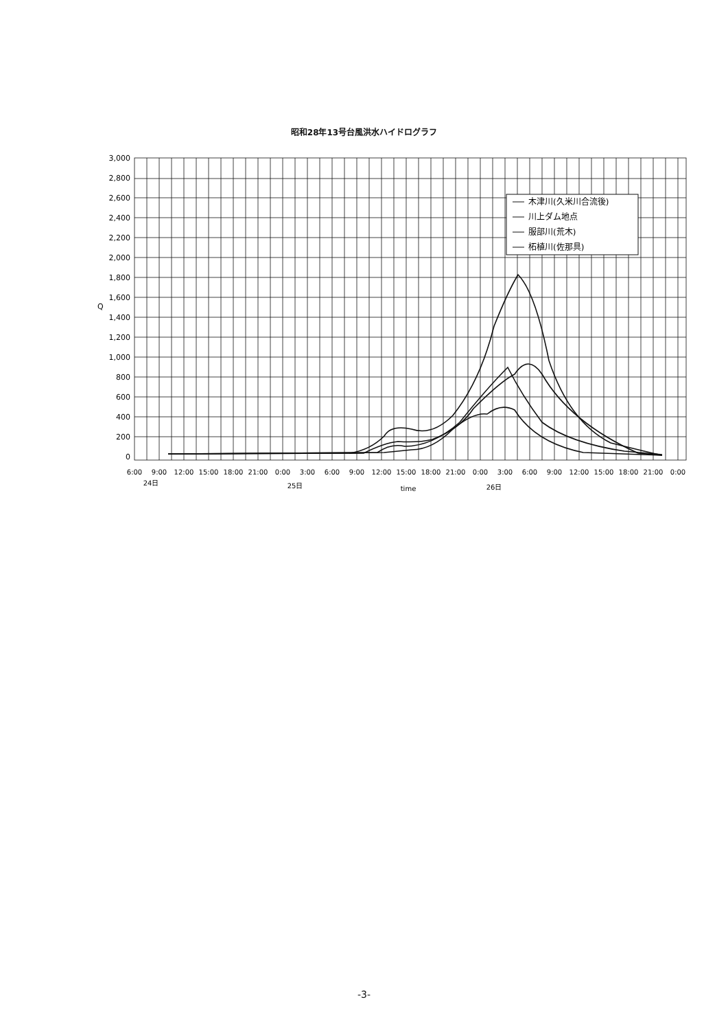昭和28年13号台風洪水ハイドログラフ
木津川(久米川合流後)
川上ダム地点
服部川(荒木)
柘植川(佐那具)
3,000
2,800
2,600
2,400
2,200
2,000
1,800
1,600
1,400
1,200
1,000
800
600
400
200
0
Q
6:00
9:00
12:00
15:00
18:00
21:00
0:00
3:00
6:00
9:00
12:00
15:00
18:00
21:00
0:00
3:00
6:00
9:00
12:00
15:00
18:00
21:00
0:00
24日
25日
time
26日
-3-